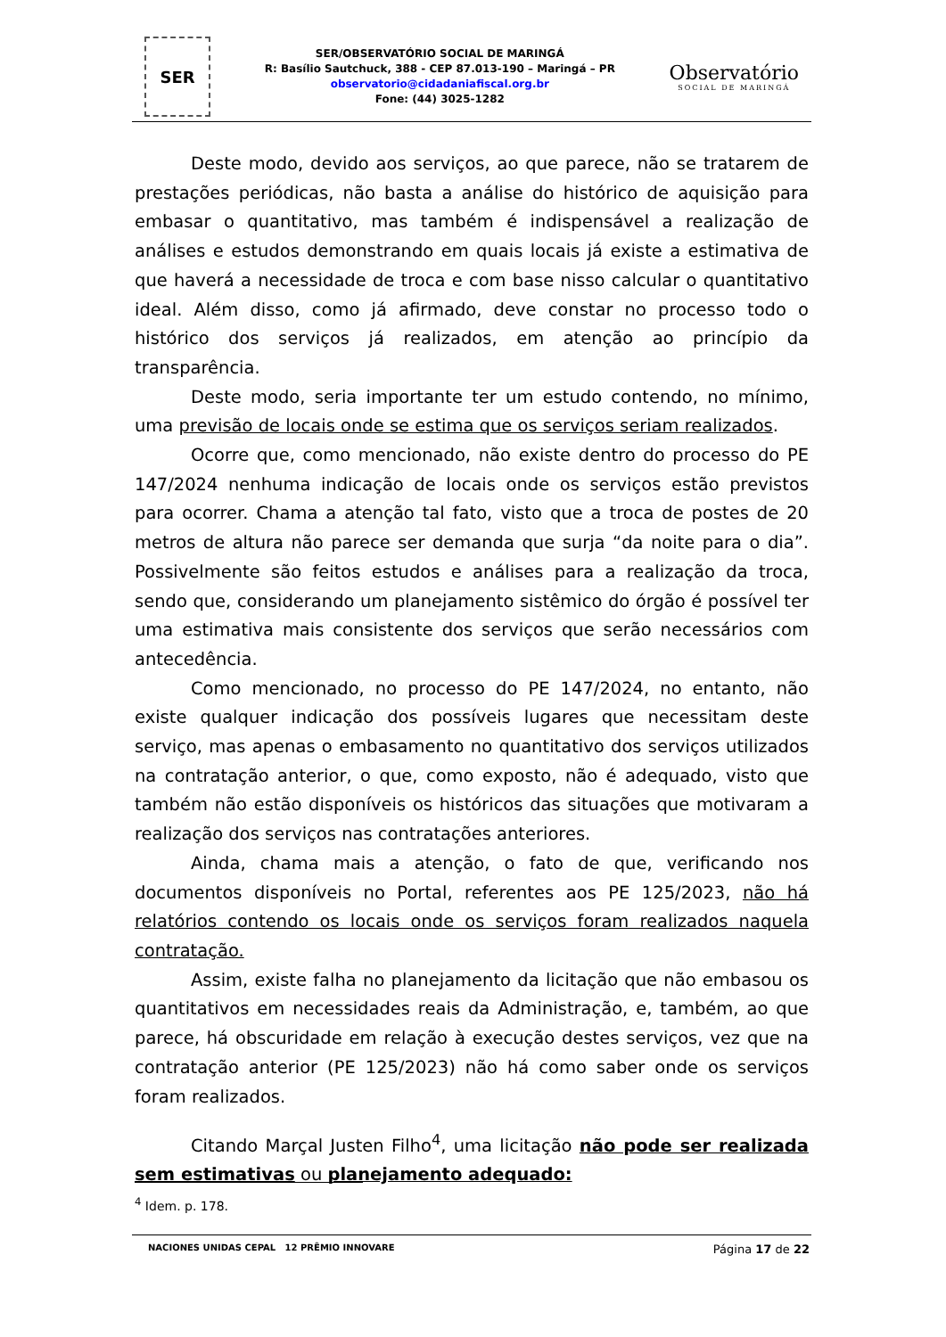SER
SER/OBSERVATÓRIO SOCIAL DE MARINGÁ
R: Basílio Sautchuck, 388 - CEP 87.013-190 – Maringá – PR
observatorio@cidadaniafiscal.org.br
Fone: (44) 3025-1282
Observatório
SOCIAL DE MARINGÁ
Deste modo, devido aos serviços, ao que parece, não se tratarem de prestações periódicas, não basta a análise do histórico de aquisição para embasar o quantitativo, mas também é indispensável a realização de análises e estudos demonstrando em quais locais já existe a estimativa de que haverá a necessidade de troca e com base nisso calcular o quantitativo ideal. Além disso, como já afirmado, deve constar no processo todo o histórico dos serviços já realizados, em atenção ao princípio da transparência.
Deste modo, seria importante ter um estudo contendo, no mínimo, uma previsão de locais onde se estima que os serviços seriam realizados.
Ocorre que, como mencionado, não existe dentro do processo do PE 147/2024 nenhuma indicação de locais onde os serviços estão previstos para ocorrer. Chama a atenção tal fato, visto que a troca de postes de 20 metros de altura não parece ser demanda que surja “da noite para o dia”. Possivelmente são feitos estudos e análises para a realização da troca, sendo que, considerando um planejamento sistêmico do órgão é possível ter uma estimativa mais consistente dos serviços que serão necessários com antecedência.
Como mencionado, no processo do PE 147/2024, no entanto, não existe qualquer indicação dos possíveis lugares que necessitam deste serviço, mas apenas o embasamento no quantitativo dos serviços utilizados na contratação anterior, o que, como exposto, não é adequado, visto que também não estão disponíveis os históricos das situações que motivaram a realização dos serviços nas contratações anteriores.
Ainda, chama mais a atenção, o fato de que, verificando nos documentos disponíveis no Portal, referentes aos PE 125/2023, não há relatórios contendo os locais onde os serviços foram realizados naquela contratação.
Assim, existe falha no planejamento da licitação que não embasou os quantitativos em necessidades reais da Administração, e, também, ao que parece, há obscuridade em relação à execução destes serviços, vez que na contratação anterior (PE 125/2023) não há como saber onde os serviços foram realizados.
Citando Marçal Justen Filho<sup>4</sup>, uma licitação não pode ser realizada sem estimativas ou planejamento adequado:
<sup>4</sup> Idem. p. 178.
NACIONES UNIDAS CEPAL 12 PRÊMIO INNOVARE
Página 17 de 22